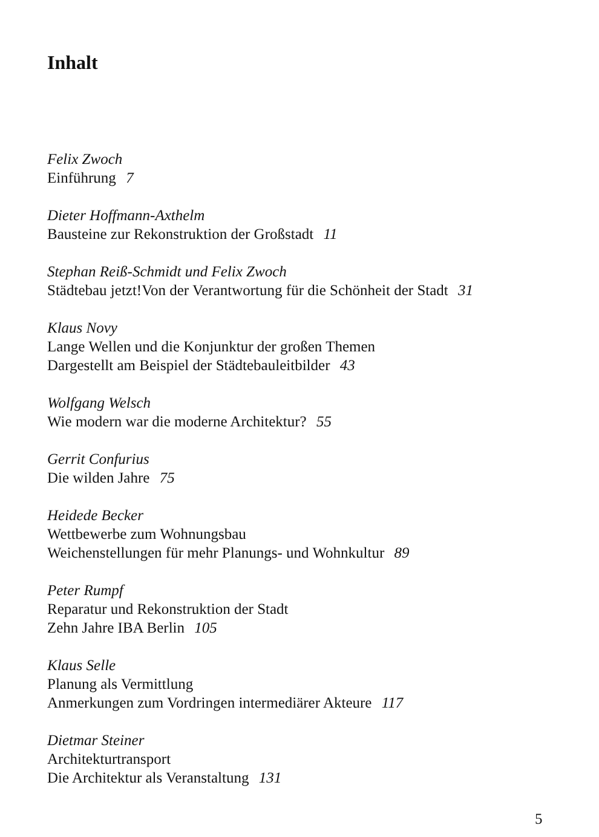Inhalt
Felix Zwoch
Einführung 7
Dieter Hoffmann-Axthelm
Bausteine zur Rekonstruktion der Großstadt 11
Stephan Reiß-Schmidt und Felix Zwoch
Städtebau jetzt!Von der Verantwortung für die Schönheit der Stadt 31
Klaus Novy
Lange Wellen und die Konjunktur der großen Themen
Dargestellt am Beispiel der Städtebauleitbilder 43
Wolfgang Welsch
Wie modern war die moderne Architektur? 55
Gerrit Confurius
Die wilden Jahre 75
Heidede Becker
Wettbewerbe zum Wohnungsbau
Weichenstellungen für mehr Planungs- und Wohnkultur 89
Peter Rumpf
Reparatur und Rekonstruktion der Stadt
Zehn Jahre IBA Berlin 105
Klaus Selle
Planung als Vermittlung
Anmerkungen zum Vordringen intermediärer Akteure 117
Dietmar Steiner
Architekturtransport
Die Architektur als Veranstaltung 131
5